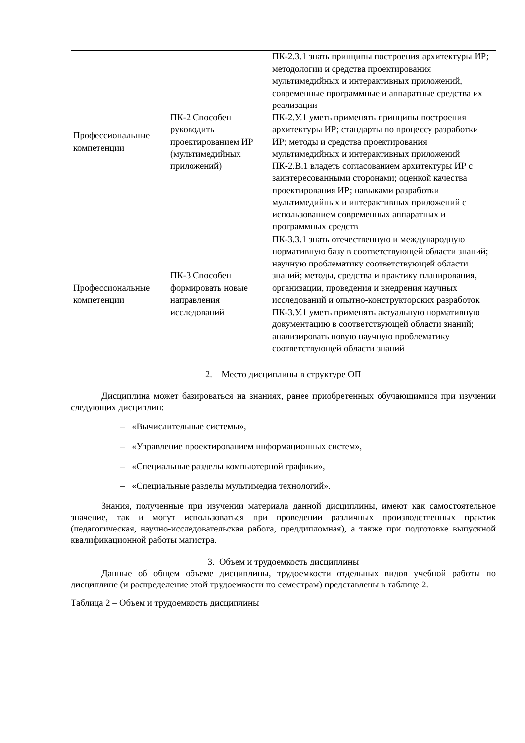| Профессиональные компетенции | ПК-2 Способен руководить проектированием ИР (мультимедийных приложений) | ПК-2.З.1 знать принципы построения архитектуры ИР; методологии и средства проектирования мультимедийных и интерактивных приложений, современные программные и аппаратные средства их реализации ПК-2.У.1 уметь применять принципы построения архитектуры ИР; стандарты по процессу разработки ИР; методы и средства проектирования мультимедийных и интерактивных приложений ПК-2.В.1 владеть согласованием архитектуры ИР с заинтересованными сторонами; оценкой качества проектирования ИР; навыками разработки мультимедийных и интерактивных приложений с использованием современных аппаратных и программных средств |
| Профессиональные компетенции | ПК-3 Способен формировать новые направления исследований | ПК-3.З.1 знать отечественную и международную нормативную базу в соответствующей области знаний; научную проблематику соответствующей области знаний; методы, средства и практику планирования, организации, проведения и внедрения научных исследований и опытно-конструкторских разработок ПК-3.У.1 уметь применять актуальную нормативную документацию в соответствующей области знаний; анализировать новую научную проблематику соответствующей области знаний |
2. Место дисциплины в структуре ОП
Дисциплина может базироваться на знаниях, ранее приобретенных обучающимися при изучении следующих дисциплин:
– «Вычислительные системы»,
– «Управление проектированием информационных систем»,
– «Специальные разделы компьютерной графики»,
– «Специальные разделы мультимедиа технологий».
Знания, полученные при изучении материала данной дисциплины, имеют как самостоятельное значение, так и могут использоваться при проведении различных производственных практик (педагогическая, научно-исследовательская работа, преддипломная), а также при подготовке выпускной квалификационной работы магистра.
3. Объем и трудоемкость дисциплины
Данные об общем объеме дисциплины, трудоемкости отдельных видов учебной работы по дисциплине (и распределение этой трудоемкости по семестрам) представлены в таблице 2.
Таблица 2 – Объем и трудоемкость дисциплины